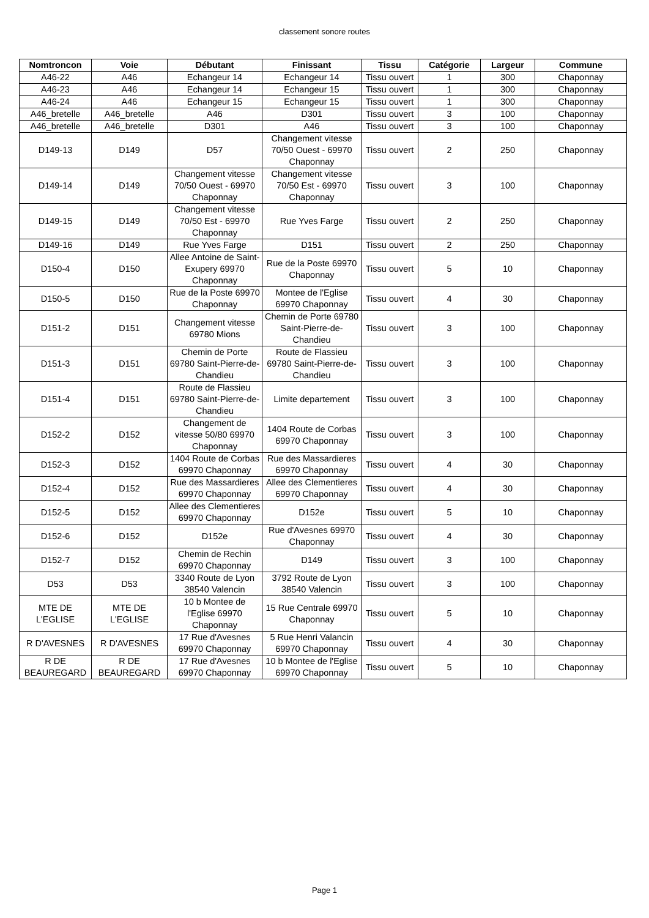classement sonore routes
| Nomtroncon | Voie | Débutant | Finissant | Tissu | Catégorie | Largeur | Commune |
| --- | --- | --- | --- | --- | --- | --- | --- |
| A46-22 | A46 | Echangeur 14 | Echangeur 14 | Tissu ouvert | 1 | 300 | Chaponnay |
| A46-23 | A46 | Echangeur 14 | Echangeur 15 | Tissu ouvert | 1 | 300 | Chaponnay |
| A46-24 | A46 | Echangeur 15 | Echangeur 15 | Tissu ouvert | 1 | 300 | Chaponnay |
| A46_bretelle | A46_bretelle | A46 | D301 | Tissu ouvert | 3 | 100 | Chaponnay |
| A46_bretelle | A46_bretelle | D301 | A46 | Tissu ouvert | 3 | 100 | Chaponnay |
| D149-13 | D149 | D57 | Changement vitesse 70/50 Ouest - 69970 Chaponnay | Tissu ouvert | 2 | 250 | Chaponnay |
| D149-14 | D149 | Changement vitesse 70/50 Ouest - 69970 Chaponnay | Changement vitesse 70/50 Est - 69970 Chaponnay | Tissu ouvert | 3 | 100 | Chaponnay |
| D149-15 | D149 | Changement vitesse 70/50 Est - 69970 Chaponnay | Rue Yves Farge | Tissu ouvert | 2 | 250 | Chaponnay |
| D149-16 | D149 | Rue Yves Farge | D151 | Tissu ouvert | 2 | 250 | Chaponnay |
| D150-4 | D150 | Allee Antoine de Saint-Exupery 69970 Chaponnay | Rue de la Poste 69970 Chaponnay | Tissu ouvert | 5 | 10 | Chaponnay |
| D150-5 | D150 | Rue de la Poste 69970 Chaponnay | Montee de l'Eglise 69970 Chaponnay | Tissu ouvert | 4 | 30 | Chaponnay |
| D151-2 | D151 | Changement vitesse 69780 Mions | Chemin de Porte 69780 Saint-Pierre-de-Chandieu | Tissu ouvert | 3 | 100 | Chaponnay |
| D151-3 | D151 | Chemin de Porte 69780 Saint-Pierre-de-Chandieu | Route de Flassieu 69780 Saint-Pierre-de-Chandieu | Tissu ouvert | 3 | 100 | Chaponnay |
| D151-4 | D151 | Route de Flassieu 69780 Saint-Pierre-de-Chandieu | Limite departement | Tissu ouvert | 3 | 100 | Chaponnay |
| D152-2 | D152 | Changement de vitesse 50/80 69970 Chaponnay | 1404 Route de Corbas 69970 Chaponnay | Tissu ouvert | 3 | 100 | Chaponnay |
| D152-3 | D152 | 1404 Route de Corbas 69970 Chaponnay | Rue des Massardieres 69970 Chaponnay | Tissu ouvert | 4 | 30 | Chaponnay |
| D152-4 | D152 | Rue des Massardieres 69970 Chaponnay | Allee des Clementieres 69970 Chaponnay | Tissu ouvert | 4 | 30 | Chaponnay |
| D152-5 | D152 | Allee des Clementieres 69970 Chaponnay | D152e | Tissu ouvert | 5 | 10 | Chaponnay |
| D152-6 | D152 | D152e | Rue d'Avesnes 69970 Chaponnay | Tissu ouvert | 4 | 30 | Chaponnay |
| D152-7 | D152 | Chemin de Rechin 69970 Chaponnay | D149 | Tissu ouvert | 3 | 100 | Chaponnay |
| D53 | D53 | 3340 Route de Lyon 38540 Valencin | 3792 Route de Lyon 38540 Valencin | Tissu ouvert | 3 | 100 | Chaponnay |
| MTE DE L'EGLISE | MTE DE L'EGLISE | 10 b Montee de l'Eglise 69970 Chaponnay | 15 Rue Centrale 69970 Chaponnay | Tissu ouvert | 5 | 10 | Chaponnay |
| R D'AVESNES | R D'AVESNES | 17 Rue d'Avesnes 69970 Chaponnay | 5 Rue Henri Valancin 69970 Chaponnay | Tissu ouvert | 4 | 30 | Chaponnay |
| R DE BEAUREGARD | R DE BEAUREGARD | 17 Rue d'Avesnes 69970 Chaponnay | 10 b Montee de l'Eglise 69970 Chaponnay | Tissu ouvert | 5 | 10 | Chaponnay |
Page 1